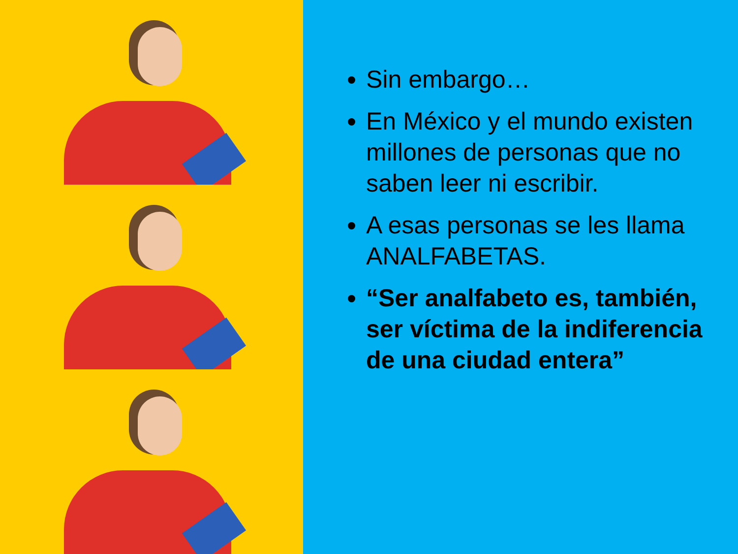Sin embargo…
En México y el mundo existen millones de personas que no saben leer ni escribir.
A esas personas se les llama ANALFABETAS.
“Ser analfabeto es, también, ser víctima de la indiferencia de una ciudad entera”